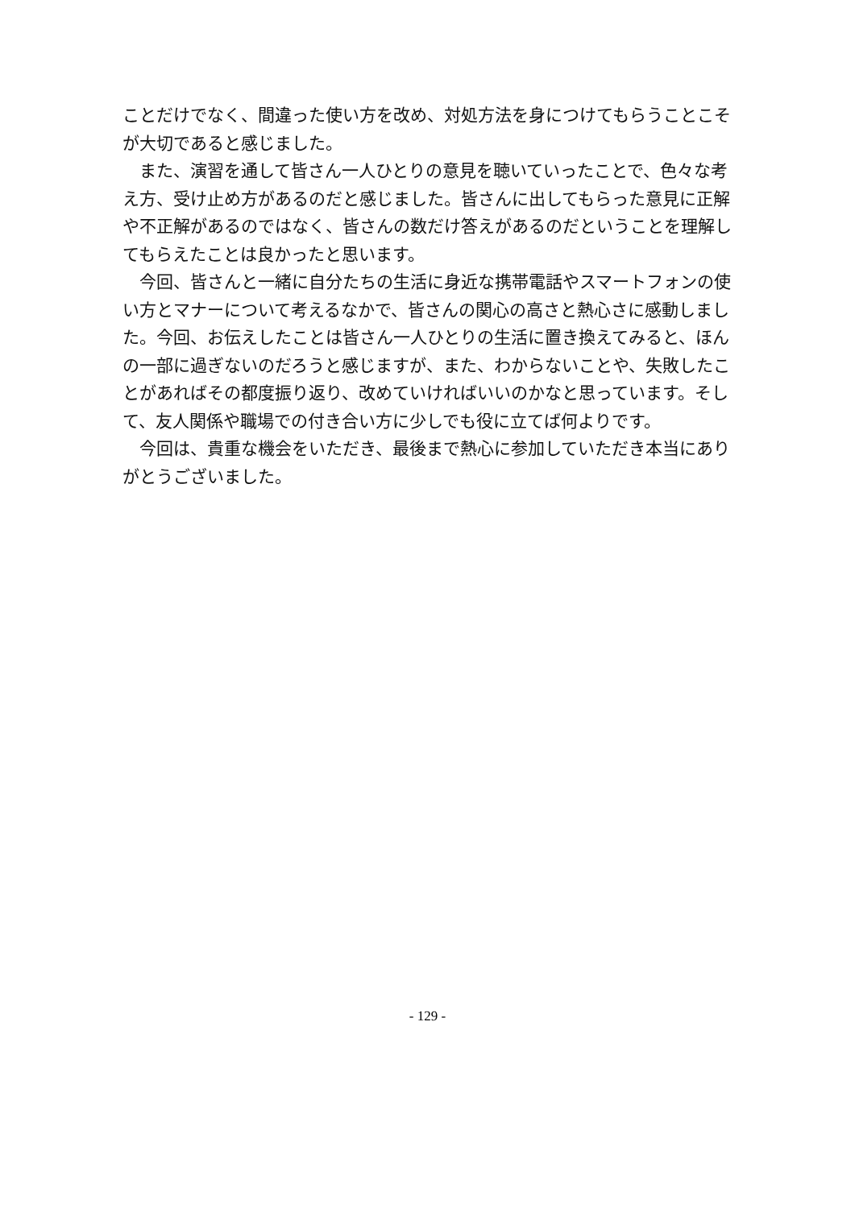ことだけでなく、間違った使い方を改め、対処方法を身につけてもらうことこそが大切であると感じました。
　また、演習を通して皆さん一人ひとりの意見を聴いていったことで、色々な考え方、受け止め方があるのだと感じました。皆さんに出してもらった意見に正解や不正解があるのではなく、皆さんの数だけ答えがあるのだということを理解してもらえたことは良かったと思います。
　今回、皆さんと一緒に自分たちの生活に身近な携帯電話やスマートフォンの使い方とマナーについて考えるなかで、皆さんの関心の高さと熱心さに感動しました。今回、お伝えしたことは皆さん一人ひとりの生活に置き換えてみると、ほんの一部に過ぎないのだろうと感じますが、また、わからないことや、失敗したことがあればその都度振り返り、改めていければいいのかなと思っています。そして、友人関係や職場での付き合い方に少しでも役に立てば何よりです。
　今回は、貴重な機会をいただき、最後まで熱心に参加していただき本当にありがとうございました。
- 129 -